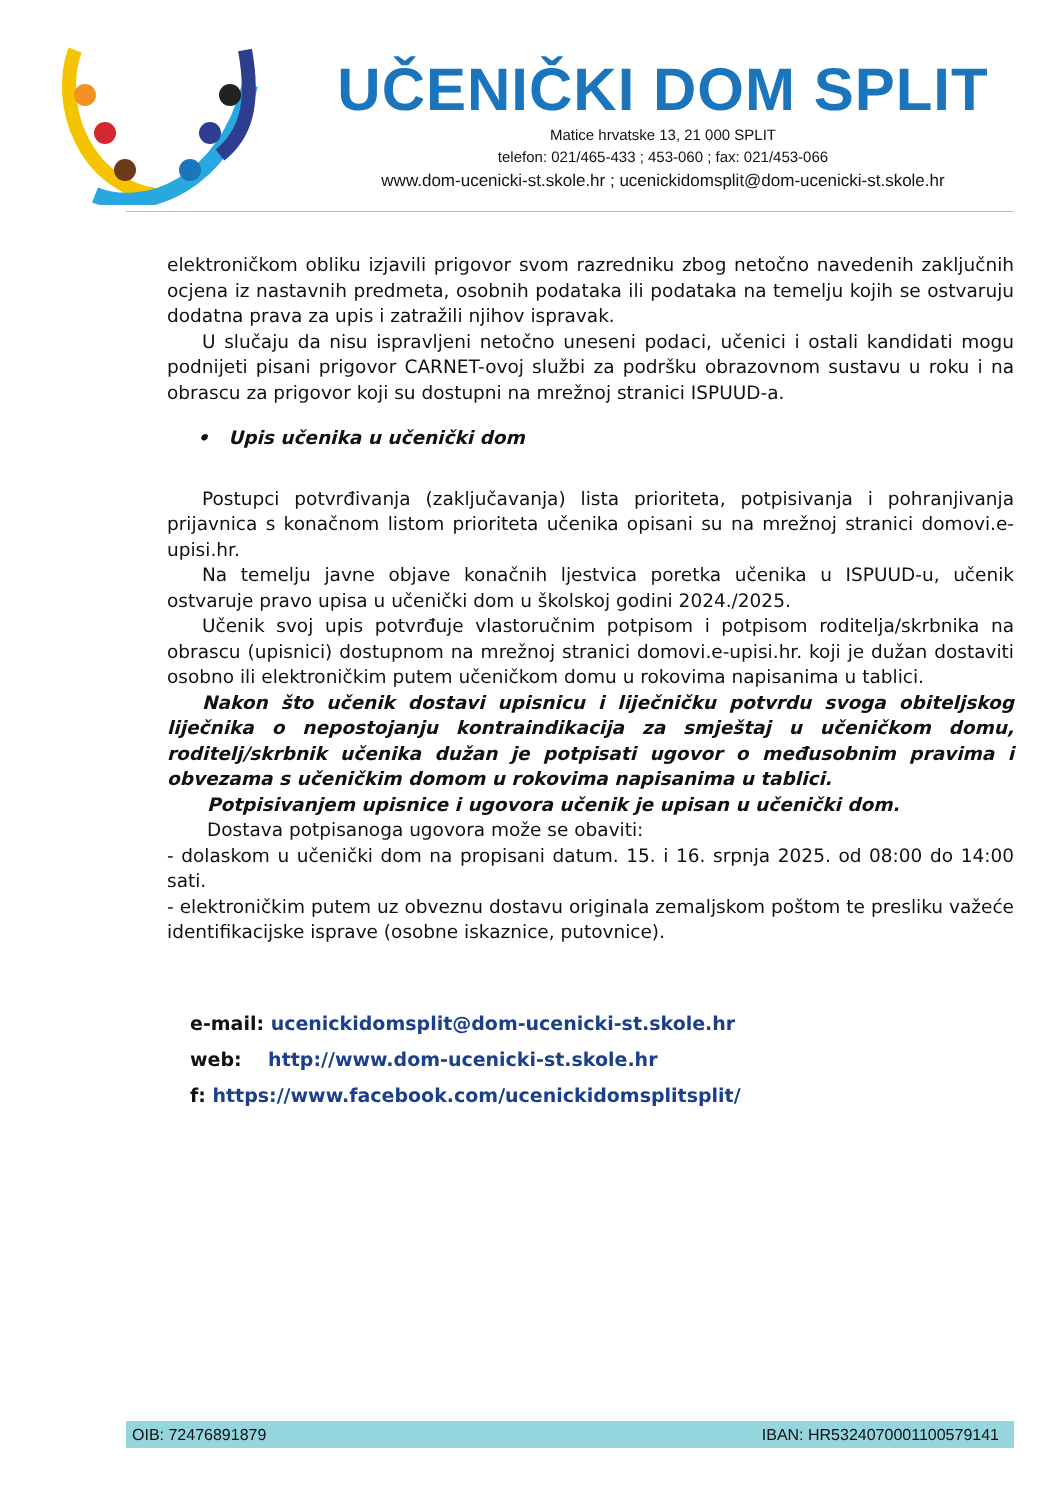UČENIČKI DOM SPLIT
Matice hrvatske 13, 21 000 SPLIT
telefon: 021/465-433 ; 453-060 ; fax: 021/453-066
www.dom-ucenicki-st.skole.hr ; ucenickidomsplit@dom-ucenicki-st.skole.hr
elektroničkom obliku izjavili prigovor svom razredniku zbog netočno navedenih zaključnih ocjena iz nastavnih predmeta, osobnih podataka ili podataka na temelju kojih se ostvaruju dodatna prava za upis i zatražili njihov ispravak.
U slučaju da nisu ispravljeni netočno uneseni podaci, učenici i ostali kandidati mogu podnijeti pisani prigovor CARNET-ovoj službi za podršku obrazovnom sustavu u roku i na obrascu za prigovor koji su dostupni na mrežnoj stranici ISPUUD-a.
• Upis učenika u učenički dom
Postupci potvrđivanja (zaključavanja) lista prioriteta, potpisivanja i pohranjivanja prijavnica s konačnom listom prioriteta učenika opisani su na mrežnoj stranici domovi.e-upisi.hr.
Na temelju javne objave konačnih ljestvica poretka učenika u ISPUUD-u, učenik ostvaruje pravo upisa u učenički dom u školskoj godini 2024./2025.
Učenik svoj upis potvrđuje vlastoručnim potpisom i potpisom roditelja/skrbnika na obrascu (upisnici) dostupnom na mrežnoj stranici domovi.e-upisi.hr. koji je dužan dostaviti osobno ili elektroničkim putem učeničkom domu u rokovima napisanima u tablici.
Nakon što učenik dostavi upisnicu i liječničku potvrdu svoga obiteljskog liječnika o nepostojanju kontraindikacija za smještaj u učeničkom domu, roditelj/skrbnik učenika dužan je potpisati ugovor o međusobnim pravima i obvezama s učeničkim domom u rokovima napisanima u tablici.
Potpisivanjem upisnice i ugovora učenik je upisan u učenički dom.
Dostava potpisanoga ugovora može se obaviti:
- dolaskom u učenički dom na propisani datum. 15. i 16. srpnja 2025. od 08:00 do 14:00 sati.
- elektroničkim putem uz obveznu dostavu originala zemaljskom poštom te presliku važeće identifikacijske isprave (osobne iskaznice, putovnice).
e-mail: ucenickidomsplit@dom-ucenicki-st.skole.hr
web: http://www.dom-ucenicki-st.skole.hr
f: https://www.facebook.com/ucenickidomsplitsplit/
OIB: 72476891879 IBAN: HR5324070001100579141